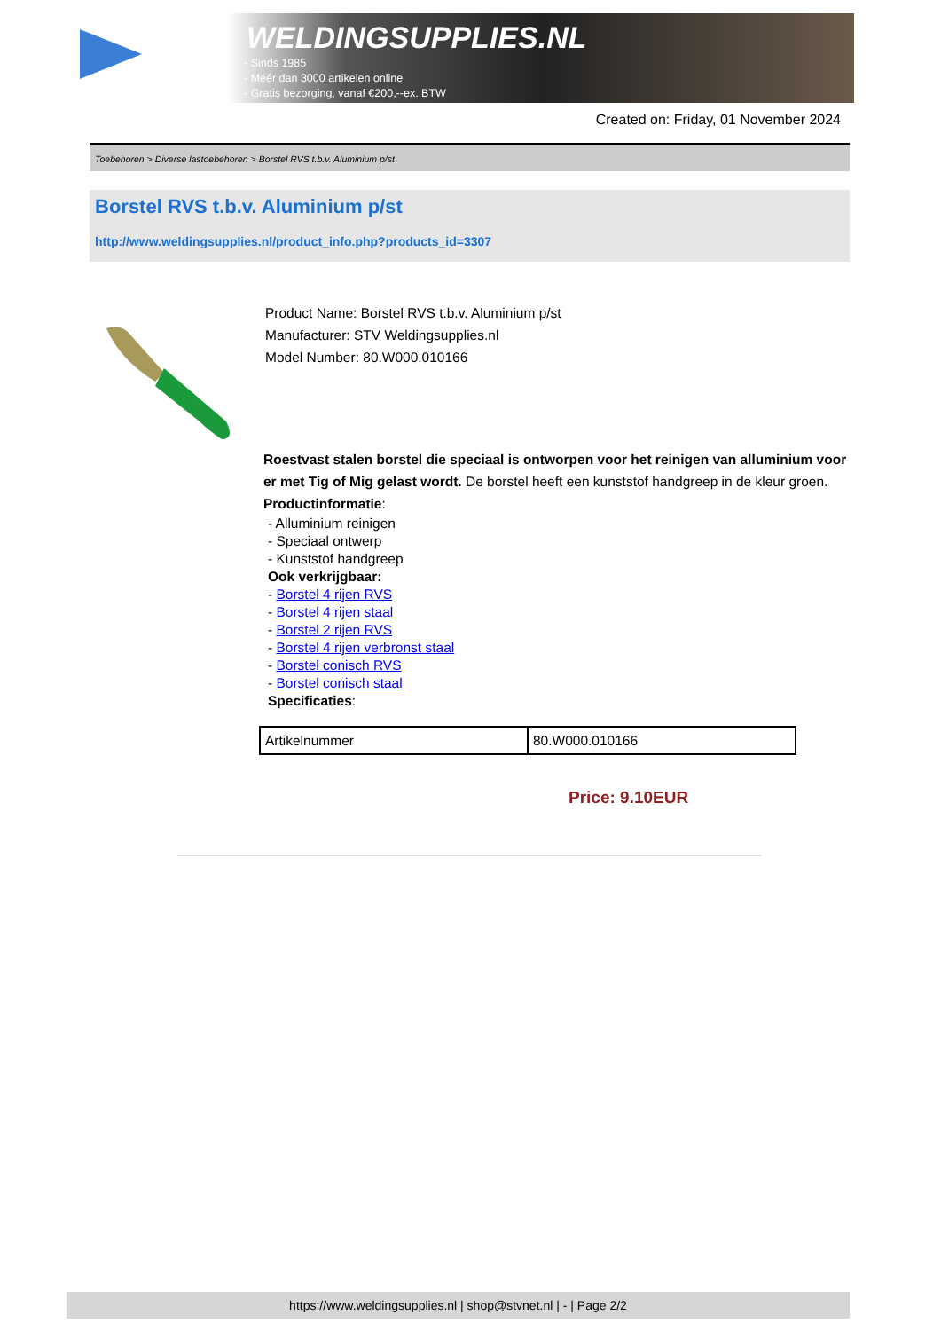WELDINGSUPPLIES.NL
- Sinds 1985
- Méér dan 3000 artikelen online
- Gratis bezorging, vanaf €200,--ex. BTW
Created on: Friday, 01 November 2024
Toebehoren > Diverse lastoebehoren > Borstel RVS t.b.v. Aluminium p/st
Borstel RVS t.b.v. Aluminium p/st
http://www.weldingsupplies.nl/product_info.php?products_id=3307
Product Name: Borstel RVS t.b.v. Aluminium p/st
Manufacturer: STV Weldingsupplies.nl
Model Number: 80.W000.010166
Roestvast stalen borstel die speciaal is ontworpen voor het reinigen van alluminium voor er met Tig of Mig gelast wordt. De borstel heeft een kunststof handgreep in de kleur groen. Productinformatie:
- Alluminium reinigen
- Speciaal ontwerp
- Kunststof handgreep
Ook verkrijgbaar:
- Borstel 4 rijen RVS
- Borstel 4 rijen staal
- Borstel 2 rijen RVS
- Borstel 4 rijen verbronst staal
- Borstel conisch RVS
- Borstel conisch staal
Specificaties:
| Artikelnummer | 80.W000.010166 |
Price: 9.10EUR
https://www.weldingsupplies.nl | shop@stvnet.nl | - | Page 2/2